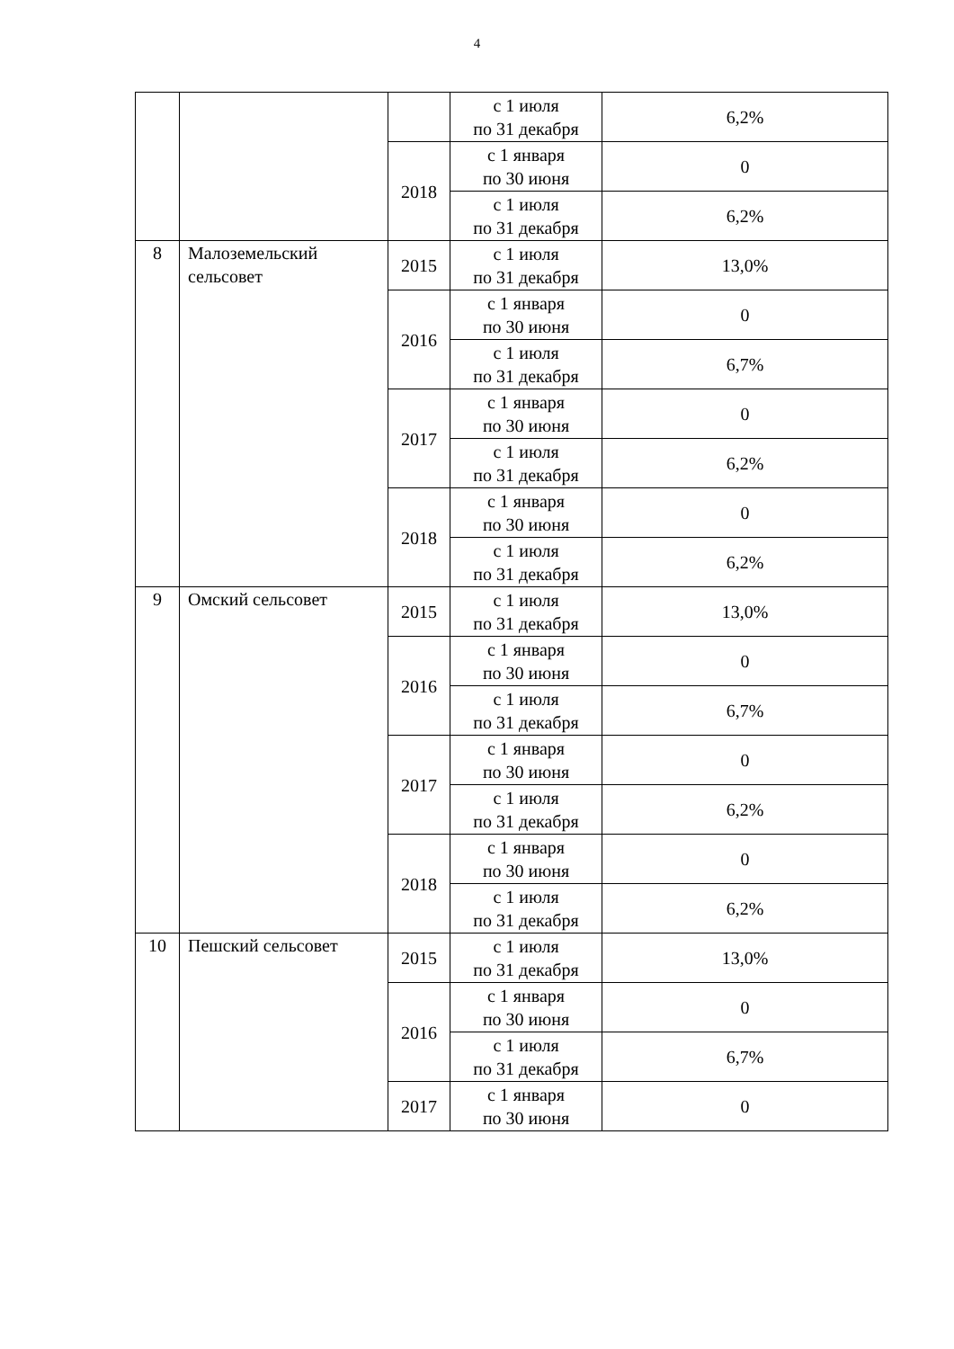4
| | | | с 1 июля по 31 декабря | 6,2% |
| | | 2018 | с 1 января по 30 июня | 0 |
| | | | с 1 июля по 31 декабря | 6,2% |
| 8 | Малоземельский сельсовет | 2015 | с 1 июля по 31 декабря | 13,0% |
| | | 2016 | с 1 января по 30 июня | 0 |
| | | | с 1 июля по 31 декабря | 6,7% |
| | | 2017 | с 1 января по 30 июня | 0 |
| | | | с 1 июля по 31 декабря | 6,2% |
| | | 2018 | с 1 января по 30 июня | 0 |
| | | | с 1 июля по 31 декабря | 6,2% |
| 9 | Омский сельсовет | 2015 | с 1 июля по 31 декабря | 13,0% |
| | | 2016 | с 1 января по 30 июня | 0 |
| | | | с 1 июля по 31 декабря | 6,7% |
| | | 2017 | с 1 января по 30 июня | 0 |
| | | | с 1 июля по 31 декабря | 6,2% |
| | | 2018 | с 1 января по 30 июня | 0 |
| | | | с 1 июля по 31 декабря | 6,2% |
| 10 | Пешский сельсовет | 2015 | с 1 июля по 31 декабря | 13,0% |
| | | 2016 | с 1 января по 30 июня | 0 |
| | | | с 1 июля по 31 декабря | 6,7% |
| | | 2017 | с 1 января по 30 июня | 0 |